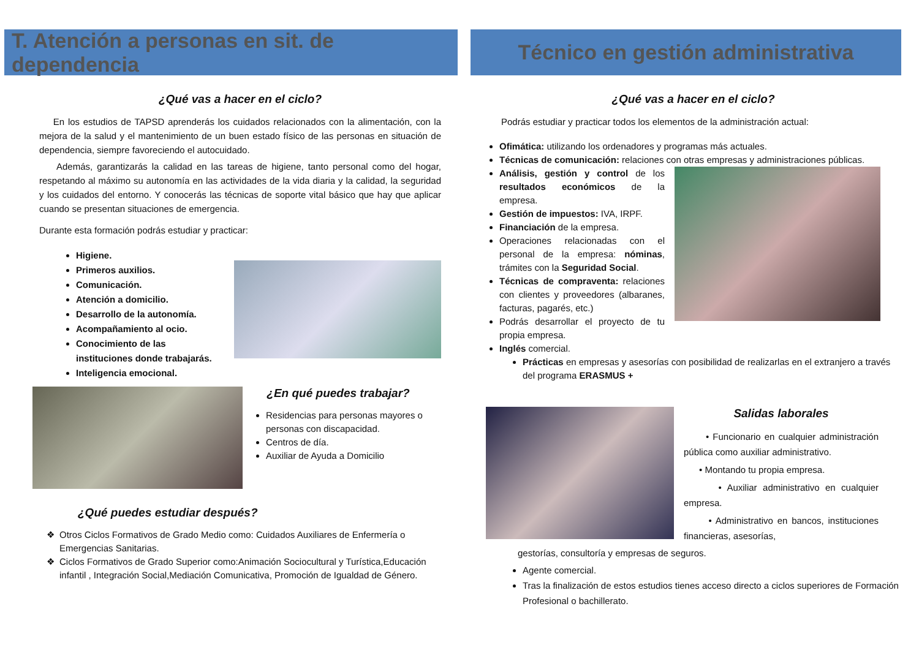T. Atención a personas en sit. de dependencia
¿Qué vas a hacer en el ciclo?
En los estudios de TAPSD aprenderás los cuidados relacionados con la alimentación, con la mejora de la salud y el mantenimiento de un buen estado físico de las personas en situación de dependencia, siempre favoreciendo el autocuidado.
Además, garantizarás la calidad en las tareas de higiene, tanto personal como del hogar, respetando al máximo su autonomía en las actividades de la vida diaria y la calidad, la seguridad y los cuidados del entorno. Y conocerás las técnicas de soporte vital básico que hay que aplicar cuando se presentan situaciones de emergencia.
Durante esta formación podrás estudiar y practicar:
Higiene.
Primeros auxilios.
Comunicación.
Atención a domicilio.
Desarrollo de la autonomía.
Acompañamiento al ocio.
Conocimiento de las instituciones donde trabajarás.
Inteligencia emocional.
¿En qué puedes trabajar?
Residencias para personas mayores o personas con discapacidad.
Centros de día.
Auxiliar de Ayuda a Domicilio
¿Qué puedes estudiar después?
Otros Ciclos Formativos de Grado Medio como: Cuidados Auxiliares de Enfermería o Emergencias Sanitarias.
Ciclos Formativos de Grado Superior como:Animación Sociocultural y Turística,Educación infantil , Integración Social,Mediación Comunicativa, Promoción de Igualdad de Género.
Técnico en gestión administrativa
¿Qué vas a hacer en el ciclo?
Podrás estudiar y practicar todos los elementos de la administración actual:
Ofimática: utilizando los ordenadores y programas más actuales.
Técnicas de comunicación: relaciones con otras empresas y administraciones públicas.
Análisis, gestión y control de los resultados económicos de la empresa.
Gestión de impuestos: IVA, IRPF.
Financiación de la empresa.
Operaciones relacionadas con el personal de la empresa: nóminas, trámites con la Seguridad Social.
Técnicas de compraventa: relaciones con clientes y proveedores (albaranes, facturas, pagarés, etc.)
Podrás desarrollar el proyecto de tu propia empresa.
Inglés comercial.
Prácticas en empresas y asesorías con posibilidad de realizarlas en el extranjero a través del programa ERASMUS +
Salidas laborales
• Funcionario en cualquier administración pública como auxiliar administrativo.
• Montando tu propia empresa.
• Auxiliar administrativo en cualquier empresa.
• Administrativo en bancos, instituciones financieras, asesorías,
gestorías, consultoría y empresas de seguros.
Agente comercial.
Tras la finalización de estos estudios tienes acceso directo a ciclos superiores de Formación Profesional o bachillerato.